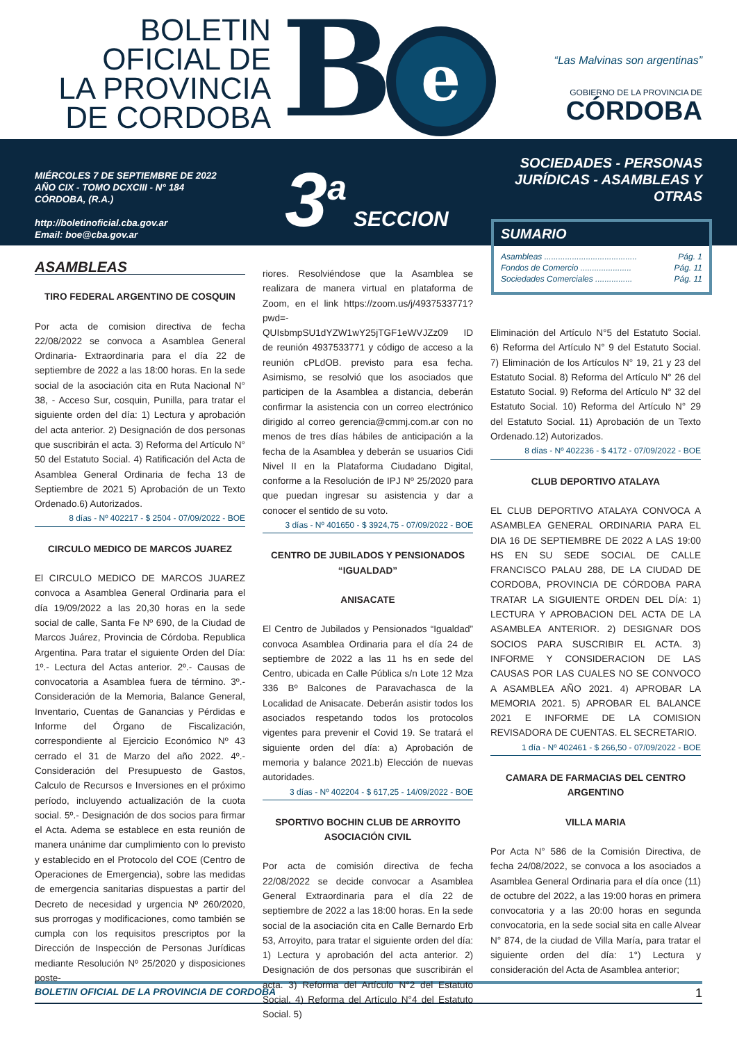BOLETIN
OFICIAL DE
LA PROVINCIA
DE CORDOBA
B e
“Las Malvinas son argentinas”
GOBIERNO DE LA PROVINCIA DE
CÓRDOBA
MIÉRCOLES 7 DE SEPTIEMBRE DE 2022
AÑO CIX - TOMO DCXCIII - N° 184
CÓRDOBA, (R.A.)
http://boletinoficial.cba.gov.ar
Email: boe@cba.gov.ar
3<sup>a</sup> SECCION
SOCIEDADES - PERSONAS
JURÍDICAS - ASAMBLEAS Y OTRAS
SUMARIO
Asambleas ........................................ Pág. 1
Fondos de Comercio ...................... Pág. 11
Sociedades Comerciales ................ Pág. 11
ASAMBLEAS
TIRO FEDERAL ARGENTINO DE COSQUIN
Por acta de comision directiva de fecha 22/08/2022 se convoca a Asamblea General Ordinaria- Extraordinaria para el día 22 de septiembre de 2022 a las 18:00 horas. En la sede social de la asociación cita en Ruta Nacional N° 38, - Acceso Sur, cosquin, Punilla, para tratar el siguiente orden del día: 1) Lectura y aprobación del acta anterior. 2) Designación de dos personas que suscribirán el acta. 3) Reforma del Artículo N° 50 del Estatuto Social. 4) Ratificación del Acta de Asamblea General Ordinaria de fecha 13 de Septiembre de 2021 5) Aprobación de un Texto Ordenado.6) Autorizados.
8 días - Nº 402217 - $ 2504 - 07/09/2022 - BOE
CIRCULO MEDICO DE MARCOS JUAREZ
El CIRCULO MEDICO DE MARCOS JUAREZ convoca a Asamblea General Ordinaria para el día 19/09/2022 a las 20,30 horas en la sede social de calle, Santa Fe Nº 690, de la Ciudad de Marcos Juárez, Provincia de Córdoba. Republica Argentina. Para tratar el siguiente Orden del Día: 1º.- Lectura del Actas anterior. 2º.- Causas de convocatoria a Asamblea fuera de término. 3º.- Consideración de la Memoria, Balance General, Inventario, Cuentas de Ganancias y Pérdidas e Informe del Órgano de Fiscalización, correspondiente al Ejercicio Económico Nº 43 cerrado el 31 de Marzo del año 2022. 4º.- Consideración del Presupuesto de Gastos, Calculo de Recursos e Inversiones en el próximo período, incluyendo actualización de la cuota social. 5º.- Designación de dos socios para firmar el Acta. Adema se establece en esta reunión de manera unánime dar cumplimiento con lo previsto y establecido en el Protocolo del COE (Centro de Operaciones de Emergencia), sobre las medidas de emergencia sanitarias dispuestas a partir del Decreto de necesidad y urgencia Nº 260/2020, sus prorrogas y modificaciones, como también se cumpla con los requisitos prescriptos por la Dirección de Inspección de Personas Jurídicas mediante Resolución Nº 25/2020 y disposiciones poste-
riores. Resolviéndose que la Asamblea se realizara de manera virtual en plataforma de Zoom, en el link https://zoom.us/j/4937533771?pwd=-QUIsbmpSU1dYZW1wY25jTGF1eWVJZz09 ID de reunión 4937533771 y código de acceso a la reunión cPLdOB. previsto para esa fecha. Asimismo, se resolvió que los asociados que participen de la Asamblea a distancia, deberán confirmar la asistencia con un correo electrónico dirigido al correo gerencia@cmmj.com.ar con no menos de tres días hábiles de anticipación a la fecha de la Asamblea y deberán se usuarios Cidi Nivel II en la Plataforma Ciudadano Digital, conforme a la Resolución de IPJ Nº 25/2020 para que puedan ingresar su asistencia y dar a conocer el sentido de su voto.
3 días - Nº 401650 - $ 3924,75 - 07/09/2022 - BOE
CENTRO DE JUBILADOS Y PENSIONADOS “IGUALDAD”
ANISACATE
El Centro de Jubilados y Pensionados “Igualdad” convoca Asamblea Ordinaria para el día 24 de septiembre de 2022 a las 11 hs en sede del Centro, ubicada en Calle Pública s/n Lote 12 Mza 336 Bº Balcones de Paravachasca de la Localidad de Anisacate. Deberán asistir todos los asociados respetando todos los protocolos vigentes para prevenir el Covid 19. Se tratará el siguiente orden del día: a) Aprobación de memoria y balance 2021.b) Elección de nuevas autoridades.
3 días - Nº 402204 - $ 617,25 - 14/09/2022 - BOE
SPORTIVO BOCHIN CLUB DE ARROYITO ASOCIACIÓN CIVIL
Por acta de comisión directiva de fecha 22/08/2022 se decide convocar a Asamblea General Extraordinaria para el día 22 de septiembre de 2022 a las 18:00 horas. En la sede social de la asociación cita en Calle Bernardo Erb 53, Arroyito, para tratar el siguiente orden del día: 1) Lectura y aprobación del acta anterior. 2) Designación de dos personas que suscribirán el acta. 3) Reforma del Artículo N°2 del Estatuto Social. 4) Reforma del Artículo N°4 del Estatuto Social. 5)
Eliminación del Artículo N°5 del Estatuto Social. 6) Reforma del Artículo N° 9 del Estatuto Social. 7) Eliminación de los Artículos N° 19, 21 y 23 del Estatuto Social. 8) Reforma del Artículo N° 26 del Estatuto Social. 9) Reforma del Artículo N° 32 del Estatuto Social. 10) Reforma del Artículo N° 29 del Estatuto Social. 11) Aprobación de un Texto Ordenado.12) Autorizados.
8 días - Nº 402236 - $ 4172 - 07/09/2022 - BOE
CLUB DEPORTIVO ATALAYA
EL CLUB DEPORTIVO ATALAYA CONVOCA A ASAMBLEA GENERAL ORDINARIA PARA EL DIA 16 DE SEPTIEMBRE DE 2022 A LAS 19:00 HS EN SU SEDE SOCIAL DE CALLE FRANCISCO PALAU 288, DE LA CIUDAD DE CORDOBA, PROVINCIA DE CÓRDOBA PARA TRATAR LA SIGUIENTE ORDEN DEL DÍA: 1) LECTURA Y APROBACION DEL ACTA DE LA ASAMBLEA ANTERIOR. 2) DESIGNAR DOS SOCIOS PARA SUSCRIBIR EL ACTA. 3) INFORME Y CONSIDERACION DE LAS CAUSAS POR LAS CUALES NO SE CONVOCO A ASAMBLEA AÑO 2021. 4) APROBAR LA MEMORIA 2021. 5) APROBAR EL BALANCE 2021 E INFORME DE LA COMISION REVISADORA DE CUENTAS. EL SECRETARIO.
1 día - Nº 402461 - $ 266,50 - 07/09/2022 - BOE
CAMARA DE FARMACIAS DEL CENTRO ARGENTINO
VILLA MARIA
Por Acta N° 586 de la Comisión Directiva, de fecha 24/08/2022, se convoca a los asociados a Asamblea General Ordinaria para el día once (11) de octubre del 2022, a las 19:00 horas en primera convocatoria y a las 20:00 horas en segunda convocatoria, en la sede social sita en calle Alvear N° 874, de la ciudad de Villa María, para tratar el siguiente orden del día: 1°) Lectura y consideración del Acta de Asamblea anterior;
BOLETIN OFICIAL DE LA PROVINCIA DE CORDOBA 1